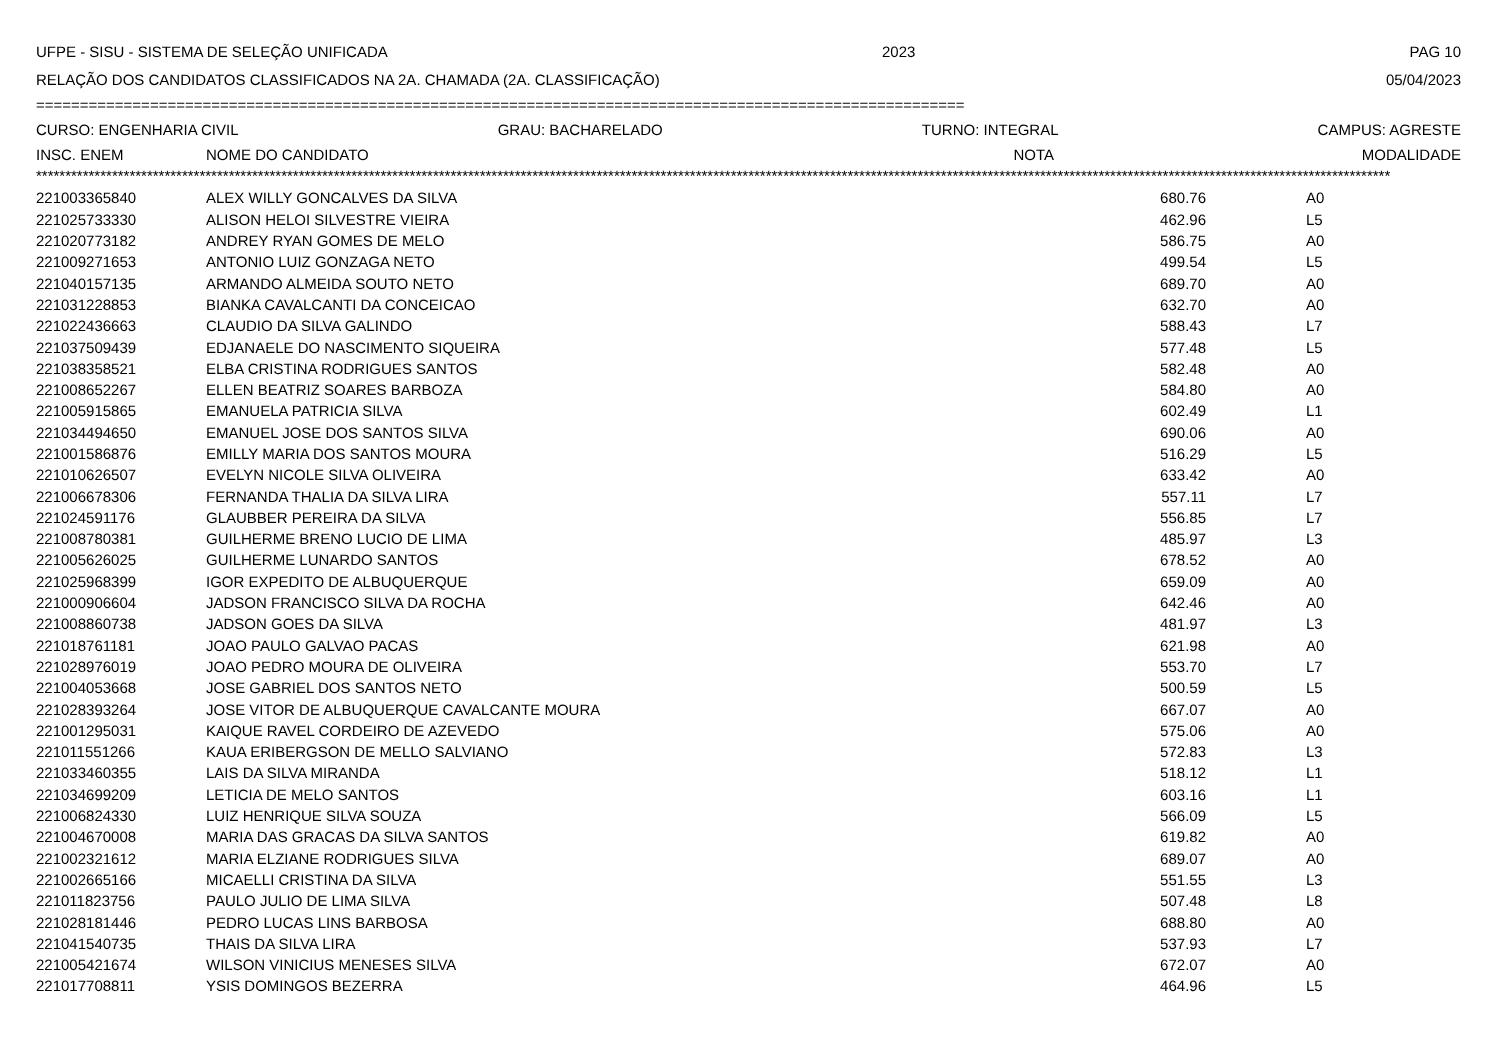UFPE - SISU - SISTEMA DE SELEÇÃO UNIFICADA 2023 PAG 10
RELAÇÃO DOS CANDIDATOS CLASSIFICADOS NA 2A. CHAMADA (2A. CLASSIFICAÇÃO) 05/04/2023
==========================================================================================================
CURSO: ENGENHARIA CIVIL GRAU: BACHARELADO TURNO: INTEGRAL CAMPUS: AGRESTE
| INSC. ENEM | NOME DO CANDIDATO | NOTA | MODALIDADE |
| --- | --- | --- | --- |
****************************************************************************************************************************************************************************************************************************************
| 221003365840 | ALEX WILLY GONCALVES DA SILVA | 680.76 | A0 |
| 221025733330 | ALISON HELOI SILVESTRE VIEIRA | 462.96 | L5 |
| 221020773182 | ANDREY RYAN GOMES DE MELO | 586.75 | A0 |
| 221009271653 | ANTONIO LUIZ GONZAGA NETO | 499.54 | L5 |
| 221040157135 | ARMANDO ALMEIDA SOUTO NETO | 689.70 | A0 |
| 221031228853 | BIANKA CAVALCANTI DA CONCEICAO | 632.70 | A0 |
| 221022436663 | CLAUDIO DA SILVA GALINDO | 588.43 | L7 |
| 221037509439 | EDJANAELE DO NASCIMENTO SIQUEIRA | 577.48 | L5 |
| 221038358521 | ELBA CRISTINA RODRIGUES SANTOS | 582.48 | A0 |
| 221008652267 | ELLEN BEATRIZ SOARES BARBOZA | 584.80 | A0 |
| 221005915865 | EMANUELA PATRICIA SILVA | 602.49 | L1 |
| 221034494650 | EMANUEL JOSE DOS SANTOS SILVA | 690.06 | A0 |
| 221001586876 | EMILLY MARIA DOS SANTOS MOURA | 516.29 | L5 |
| 221010626507 | EVELYN NICOLE SILVA OLIVEIRA | 633.42 | A0 |
| 221006678306 | FERNANDA THALIA DA SILVA LIRA | 557.11 | L7 |
| 221024591176 | GLAUBBER PEREIRA DA SILVA | 556.85 | L7 |
| 221008780381 | GUILHERME BRENO LUCIO DE LIMA | 485.97 | L3 |
| 221005626025 | GUILHERME LUNARDO SANTOS | 678.52 | A0 |
| 221025968399 | IGOR EXPEDITO DE ALBUQUERQUE | 659.09 | A0 |
| 221000906604 | JADSON FRANCISCO SILVA DA ROCHA | 642.46 | A0 |
| 221008860738 | JADSON GOES DA SILVA | 481.97 | L3 |
| 221018761181 | JOAO PAULO GALVAO PACAS | 621.98 | A0 |
| 221028976019 | JOAO PEDRO MOURA DE OLIVEIRA | 553.70 | L7 |
| 221004053668 | JOSE GABRIEL DOS SANTOS NETO | 500.59 | L5 |
| 221028393264 | JOSE VITOR DE ALBUQUERQUE CAVALCANTE MOURA | 667.07 | A0 |
| 221001295031 | KAIQUE RAVEL CORDEIRO DE AZEVEDO | 575.06 | A0 |
| 221011551266 | KAUA ERIBERGSON DE MELLO SALVIANO | 572.83 | L3 |
| 221033460355 | LAIS DA SILVA MIRANDA | 518.12 | L1 |
| 221034699209 | LETICIA DE MELO SANTOS | 603.16 | L1 |
| 221006824330 | LUIZ HENRIQUE SILVA SOUZA | 566.09 | L5 |
| 221004670008 | MARIA DAS GRACAS DA SILVA SANTOS | 619.82 | A0 |
| 221002321612 | MARIA ELZIANE RODRIGUES SILVA | 689.07 | A0 |
| 221002665166 | MICAELLI CRISTINA DA SILVA | 551.55 | L3 |
| 221011823756 | PAULO JULIO DE LIMA SILVA | 507.48 | L8 |
| 221028181446 | PEDRO LUCAS LINS BARBOSA | 688.80 | A0 |
| 221041540735 | THAIS DA SILVA LIRA | 537.93 | L7 |
| 221005421674 | WILSON VINICIUS MENESES SILVA | 672.07 | A0 |
| 221017708811 | YSIS DOMINGOS BEZERRA | 464.96 | L5 |